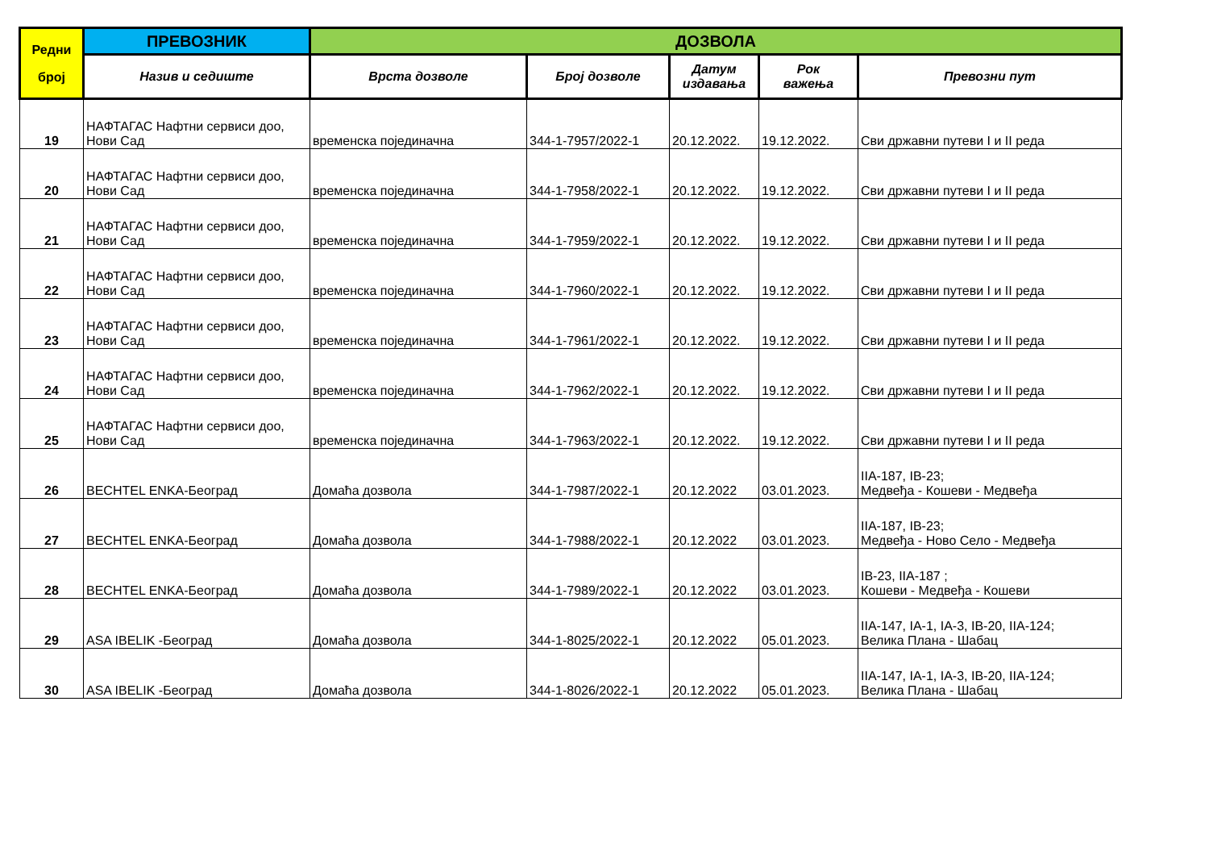| Редни број | ПРЕВОЗНИК | ДОЗВОЛА | | | | |
| --- | --- | --- | --- | --- | --- | --- |
| | Назив и седиште | Врста дозволе | Број дозволе | Датум издавања | Рок важења | Превозни пут |
| 19 | НАФТАГАС Нафтни сервиси доо, Нови Сад | временска појединачна | 344-1-7957/2022-1 | 20.12.2022. | 19.12.2022. | Сви државни путеви I и II реда |
| 20 | НАФТАГАС Нафтни сервиси доо, Нови Сад | временска појединачна | 344-1-7958/2022-1 | 20.12.2022. | 19.12.2022. | Сви државни путеви I и II реда |
| 21 | НАФТАГАС Нафтни сервиси доо, Нови Сад | временска појединачна | 344-1-7959/2022-1 | 20.12.2022. | 19.12.2022. | Сви државни путеви I и II реда |
| 22 | НАФТАГАС Нафтни сервиси доо, Нови Сад | временска појединачна | 344-1-7960/2022-1 | 20.12.2022. | 19.12.2022. | Сви државни путеви I и II реда |
| 23 | НАФТАГАС Нафтни сервиси доо, Нови Сад | временска појединачна | 344-1-7961/2022-1 | 20.12.2022. | 19.12.2022. | Сви државни путеви I и II реда |
| 24 | НАФТАГАС Нафтни сервиси доо, Нови Сад | временска појединачна | 344-1-7962/2022-1 | 20.12.2022. | 19.12.2022. | Сви државни путеви I и II реда |
| 25 | НАФТАГАС Нафтни сервиси доо, Нови Сад | временска појединачна | 344-1-7963/2022-1 | 20.12.2022. | 19.12.2022. | Сви државни путеви I и II реда |
| 26 | BECHTEL ENKA-Београд | Домаћа дозвола | 344-1-7987/2022-1 | 20.12.2022 | 03.01.2023. | IIA-187, IB-23; Медвеђа - Кошеви - Медвеђа |
| 27 | BECHTEL ENKA-Београд | Домаћа дозвола | 344-1-7988/2022-1 | 20.12.2022 | 03.01.2023. | IIA-187, IB-23; Медвеђа - Ново Село - Медвеђа |
| 28 | BECHTEL ENKA-Београд | Домаћа дозвола | 344-1-7989/2022-1 | 20.12.2022 | 03.01.2023. | IB-23, IIA-187 ; Кошеви - Медвеђа - Кошеви |
| 29 | ASA IBELIK -Београд | Домаћа дозвола | 344-1-8025/2022-1 | 20.12.2022 | 05.01.2023. | IIA-147, IA-1, IA-3, IB-20, IIA-124; Велика Плана - Шабац |
| 30 | ASA IBELIK -Београд | Домаћа дозвола | 344-1-8026/2022-1 | 20.12.2022 | 05.01.2023. | IIA-147, IA-1, IA-3, IB-20, IIA-124; Велика Плана - Шабац |